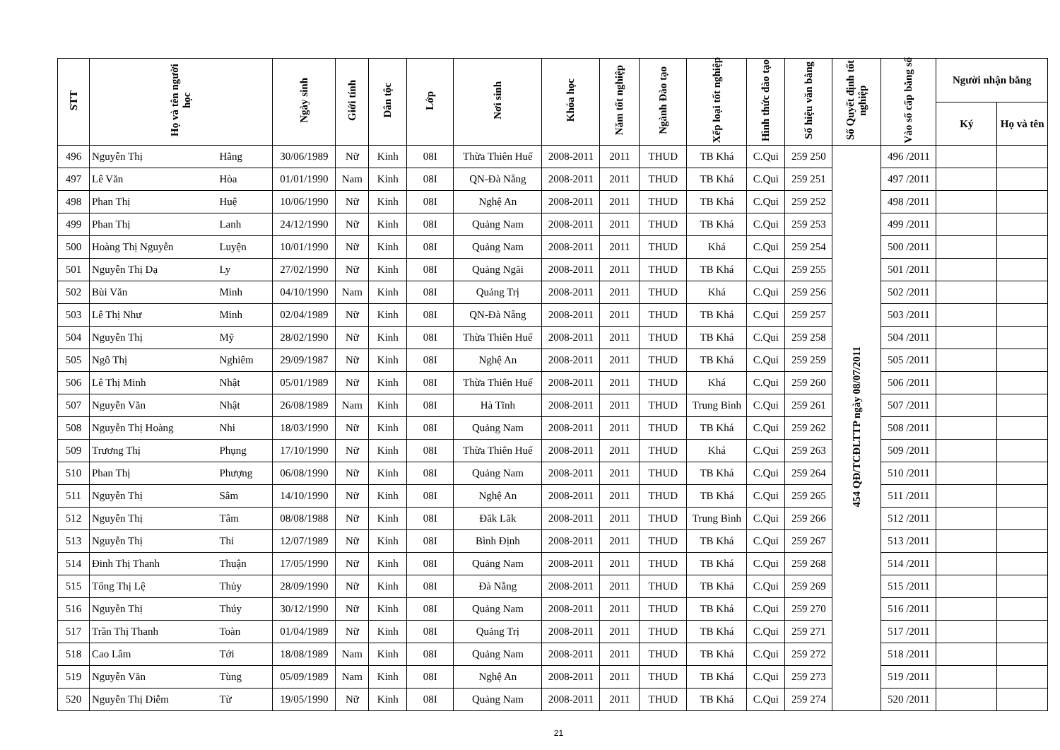| STT | Họ và tên người học | | Ngày sinh | Giới tính | Dân tộc | Lớp | Nơi sinh | Khóa học | Năm tốt nghiệp | Ngành Đào tạo | Xếp loại tốt nghiệp | Hình thức đào tạo | Số hiệu văn bằng | Số Quyết định tốt nghiệp | Vào số cấp bằng số | Người nhận bằng | |
| --- | --- | --- | --- | --- | --- | --- | --- | --- | --- | --- | --- | --- | --- | --- | --- | --- | --- |
| | | | | | | | | | | | | | | | | Ký | Họ và tên |
| 496 | Nguyễn Thị | Hằng | 30/06/1989 | Nữ | Kinh | 08I | Thừa Thiên Huế | 2008-2011 | 2011 | THUD | TB Khá | C.Qui | 259 250 | 454 QĐ/TCĐLTTP ngày 08/07/2011 | 496 /2011 | | |
| 497 | Lê Văn | Hòa | 01/01/1990 | Nam | Kinh | 08I | QN-Đà Nẵng | 2008-2011 | 2011 | THUD | TB Khá | C.Qui | 259 251 | | 497 /2011 | | |
| 498 | Phan Thị | Huệ | 10/06/1990 | Nữ | Kinh | 08I | Nghệ An | 2008-2011 | 2011 | THUD | TB Khá | C.Qui | 259 252 | | 498 /2011 | | |
| 499 | Phan Thị | Lanh | 24/12/1990 | Nữ | Kinh | 08I | Quảng Nam | 2008-2011 | 2011 | THUD | TB Khá | C.Qui | 259 253 | | 499 /2011 | | |
| 500 | Hoàng Thị Nguyễn | Luyện | 10/01/1990 | Nữ | Kinh | 08I | Quảng Nam | 2008-2011 | 2011 | THUD | Khá | C.Qui | 259 254 | | 500 /2011 | | |
| 501 | Nguyễn Thị Dạ | Ly | 27/02/1990 | Nữ | Kinh | 08I | Quảng Ngãi | 2008-2011 | 2011 | THUD | TB Khá | C.Qui | 259 255 | | 501 /2011 | | |
| 502 | Bùi Văn | Minh | 04/10/1990 | Nam | Kinh | 08I | Quảng Trị | 2008-2011 | 2011 | THUD | Khá | C.Qui | 259 256 | | 502 /2011 | | |
| 503 | Lê Thị Như | Minh | 02/04/1989 | Nữ | Kinh | 08I | QN-Đà Nẵng | 2008-2011 | 2011 | THUD | TB Khá | C.Qui | 259 257 | | 503 /2011 | | |
| 504 | Nguyễn Thị | Mỹ | 28/02/1990 | Nữ | Kinh | 08I | Thừa Thiên Huế | 2008-2011 | 2011 | THUD | TB Khá | C.Qui | 259 258 | | 504 /2011 | | |
| 505 | Ngô Thị | Nghiêm | 29/09/1987 | Nữ | Kinh | 08I | Nghệ An | 2008-2011 | 2011 | THUD | TB Khá | C.Qui | 259 259 | | 505 /2011 | | |
| 506 | Lê Thị Minh | Nhật | 05/01/1989 | Nữ | Kinh | 08I | Thừa Thiên Huế | 2008-2011 | 2011 | THUD | Khá | C.Qui | 259 260 | | 506 /2011 | | |
| 507 | Nguyễn Văn | Nhật | 26/08/1989 | Nam | Kinh | 08I | Hà Tĩnh | 2008-2011 | 2011 | THUD | Trung Bình | C.Qui | 259 261 | | 507 /2011 | | |
| 508 | Nguyễn Thị Hoàng | Nhi | 18/03/1990 | Nữ | Kinh | 08I | Quảng Nam | 2008-2011 | 2011 | THUD | TB Khá | C.Qui | 259 262 | | 508 /2011 | | |
| 509 | Trương Thị | Phụng | 17/10/1990 | Nữ | Kinh | 08I | Thừa Thiên Huế | 2008-2011 | 2011 | THUD | Khá | C.Qui | 259 263 | | 509 /2011 | | |
| 510 | Phan Thị | Phượng | 06/08/1990 | Nữ | Kinh | 08I | Quảng Nam | 2008-2011 | 2011 | THUD | TB Khá | C.Qui | 259 264 | | 510 /2011 | | |
| 511 | Nguyễn Thị | Sâm | 14/10/1990 | Nữ | Kinh | 08I | Nghệ An | 2008-2011 | 2011 | THUD | TB Khá | C.Qui | 259 265 | | 511 /2011 | | |
| 512 | Nguyễn Thị | Tâm | 08/08/1988 | Nữ | Kinh | 08I | Đăk Lăk | 2008-2011 | 2011 | THUD | Trung Bình | C.Qui | 259 266 | | 512 /2011 | | |
| 513 | Nguyễn Thị | Thi | 12/07/1989 | Nữ | Kinh | 08I | Bình Định | 2008-2011 | 2011 | THUD | TB Khá | C.Qui | 259 267 | | 513 /2011 | | |
| 514 | Đinh Thị Thanh | Thuận | 17/05/1990 | Nữ | Kinh | 08I | Quảng Nam | 2008-2011 | 2011 | THUD | TB Khá | C.Qui | 259 268 | | 514 /2011 | | |
| 515 | Tống Thị Lệ | Thủy | 28/09/1990 | Nữ | Kinh | 08I | Đà Nẵng | 2008-2011 | 2011 | THUD | TB Khá | C.Qui | 259 269 | | 515 /2011 | | |
| 516 | Nguyễn Thị | Thúy | 30/12/1990 | Nữ | Kinh | 08I | Quảng Nam | 2008-2011 | 2011 | THUD | TB Khá | C.Qui | 259 270 | | 516 /2011 | | |
| 517 | Trần Thị Thanh | Toàn | 01/04/1989 | Nữ | Kinh | 08I | Quảng Trị | 2008-2011 | 2011 | THUD | TB Khá | C.Qui | 259 271 | | 517 /2011 | | |
| 518 | Cao Lâm | Tới | 18/08/1989 | Nam | Kinh | 08I | Quảng Nam | 2008-2011 | 2011 | THUD | TB Khá | C.Qui | 259 272 | | 518 /2011 | | |
| 519 | Nguyễn Văn | Tùng | 05/09/1989 | Nam | Kinh | 08I | Nghệ An | 2008-2011 | 2011 | THUD | TB Khá | C.Qui | 259 273 | | 519 /2011 | | |
| 520 | Nguyễn Thị Diễm | Từ | 19/05/1990 | Nữ | Kinh | 08I | Quảng Nam | 2008-2011 | 2011 | THUD | TB Khá | C.Qui | 259 274 | | 520 /2011 | | |
21